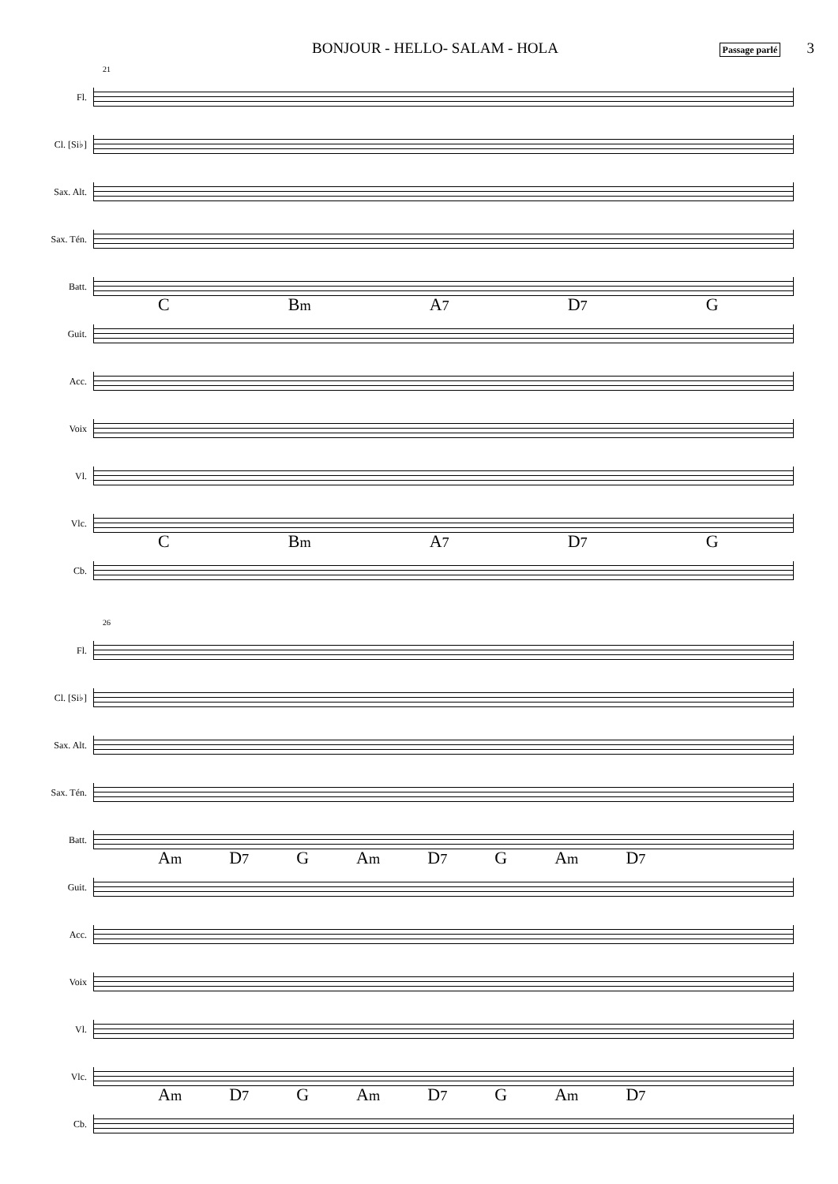BONJOUR - HELLO- SALAM - HOLA Passage parlé 3
21
Fl.
Cl. [Si♭]
Sax. Alt.
Sax. Tén.
Batt.
C Bm A7 D7 G
Guit.
Acc.
Voix
Vl.
Vlc.
C Bm A7 D7 G
Cb.
26
Fl.
Cl. [Si♭]
Sax. Alt.
Sax. Tén.
Batt.
Am D7 G Am D7 G Am D7
Guit.
Acc.
Voix
Vl.
Vlc.
Am D7 G Am D7 G Am D7
Cb.